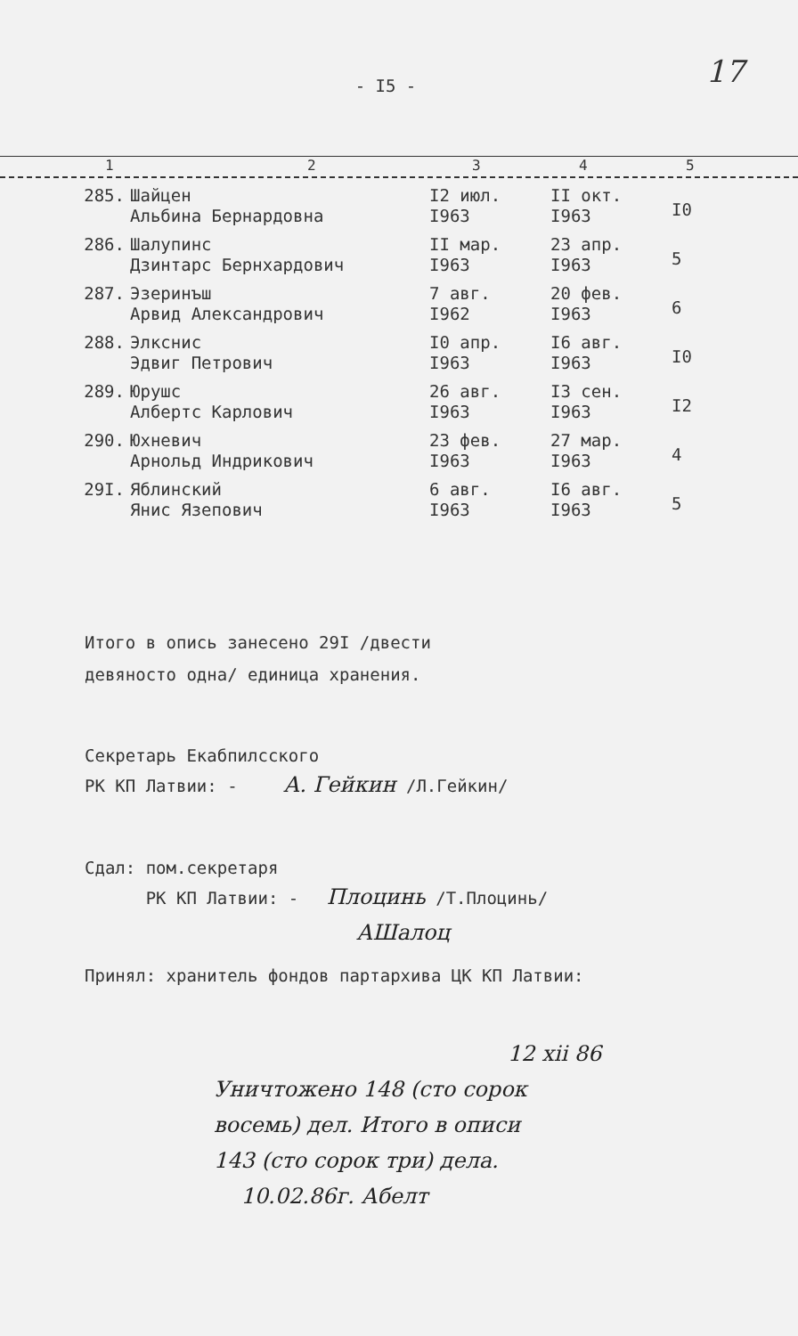17
- I5 -
1 2 3 4 5
| 285. | Шайцен Альбина Бернардовна | I2 июл. I963 | II окт. I963 | I0 |
| 286. | Шалупинс Дзинтарс Бернхардович | II мар. I963 | 23 апр. I963 | 5 |
| 287. | Эзеринъш Арвид Александрович | 7 авг. I962 | 20 фев. I963 | 6 |
| 288. | Элкснис Эдвиг Петрович | I0 апр. I963 | I6 авг. I963 | I0 |
| 289. | Юрушс Албертс Карлович | 26 авг. I963 | I3 сен. I963 | I2 |
| 290. | Юхневич Арнольд Индрикович | 23 фев. I963 | 27 мар. I963 | 4 |
| 29I. | Яблинский Янис Язепович | 6 авг. I963 | I6 авг. I963 | 5 |
Итого в опись занесено 29I /двести
девяносто одна/ единица хранения.
Секретарь Екабпилсского
РК КП Латвии: - А. Гейкин /Л.Гейкин/
Сдал: пом.секретаря
РК КП Латвии: - Плоцинь /Т.Плоцинь/
АШалоц
Принял: хранитель фондов партархива ЦК КП Латвии:
12 xii 86
Уничтожено 148 (сто сорок
восемь) дел. Итого в описи
143 (сто сорок три) дела.
10.02.86г. Абелт